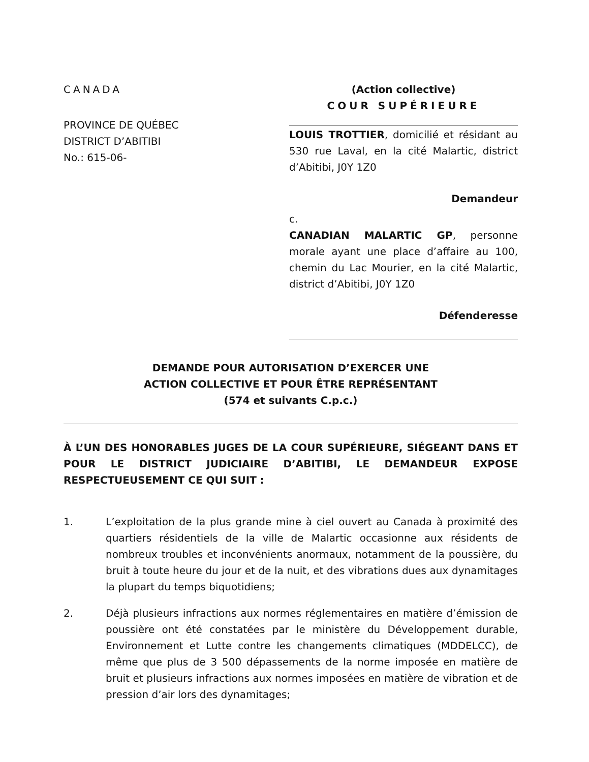CANADA
PROVINCE DE QUÉBEC
DISTRICT D’ABITIBI
No.: 615-06-
(Action collective)
COUR SUPÉRIEURE
LOUIS TROTTIER, domicilié et résidant au 530 rue Laval, en la cité Malartic, district d’Abitibi, J0Y 1Z0
Demandeur
c.
CANADIAN MALARTIC GP, personne morale ayant une place d’affaire au 100, chemin du Lac Mourier, en la cité Malartic, district d’Abitibi, J0Y 1Z0
Défenderesse
DEMANDE POUR AUTORISATION D’EXERCER UNE
ACTION COLLECTIVE ET POUR ÊTRE REPRÉSENTANT
(574 et suivants C.p.c.)
À L’UN DES HONORABLES JUGES DE LA COUR SUPÉRIEURE, SIÉGEANT DANS ET POUR LE DISTRICT JUDICIAIRE D’ABITIBI, LE DEMANDEUR EXPOSE RESPECTUEUSEMENT CE QUI SUIT :
1. L’exploitation de la plus grande mine à ciel ouvert au Canada à proximité des quartiers résidentiels de la ville de Malartic occasionne aux résidents de nombreux troubles et inconvénients anormaux, notamment de la poussière, du bruit à toute heure du jour et de la nuit, et des vibrations dues aux dynamitages la plupart du temps biquotidiens;
2. Déjà plusieurs infractions aux normes réglementaires en matière d’émission de poussière ont été constatées par le ministère du Développement durable, Environnement et Lutte contre les changements climatiques (MDDELCC), de même que plus de 3 500 dépassements de la norme imposée en matière de bruit et plusieurs infractions aux normes imposées en matière de vibration et de pression d’air lors des dynamitages;